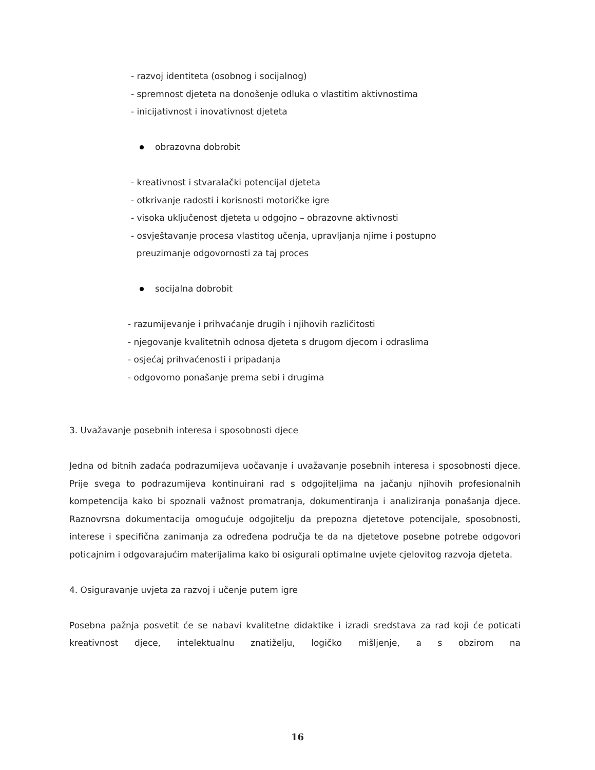- razvoj identiteta (osobnog i socijalnog)
- spremnost djeteta na donošenje odluka o vlastitim aktivnostima
- inicijativnost i inovativnost djeteta
obrazovna dobrobit
- kreativnost i stvaralački potencijal djeteta
- otkrivanje radosti i korisnosti motoričke igre
- visoka uključenost djeteta u odgojno – obrazovne aktivnosti
- osvještavanje procesa vlastitog učenja, upravljanja njime i postupno
preuzimanje odgovornosti za taj proces
socijalna dobrobit
- razumijevanje i prihvaćanje drugih i njihovih različitosti
- njegovanje kvalitetnih odnosa djeteta s drugom djecom i odraslima
- osjećaj prihvaćenosti i pripadanja
- odgovorno ponašanje prema sebi i drugima
3. Uvažavanje posebnih interesa i sposobnosti djece
Jedna od bitnih zadaća podrazumijeva uočavanje i uvažavanje posebnih interesa i sposobnosti djece. Prije svega to podrazumijeva kontinuirani rad s odgojiteljima na jačanju njihovih profesionalnih kompetencija kako bi spoznali važnost promatranja, dokumentiranja i analiziranja ponašanja djece. Raznovrsna dokumentacija omogućuje odgojitelju da prepozna djetetove potencijale, sposobnosti, interese i specifična zanimanja za određena područja te da na djetetove posebne potrebe odgovori poticajnim i odgovarajućim materijalima kako bi osigurali optimalne uvjete cjelovitog razvoja djeteta.
4. Osiguravanje uvjeta za razvoj i učenje putem igre
Posebna pažnja posvetit će se nabavi kvalitetne didaktike i izradi sredstava za rad koji će poticati kreativnost djece, intelektualnu znatiželju, logičko mišljenje, a s obzirom na
16